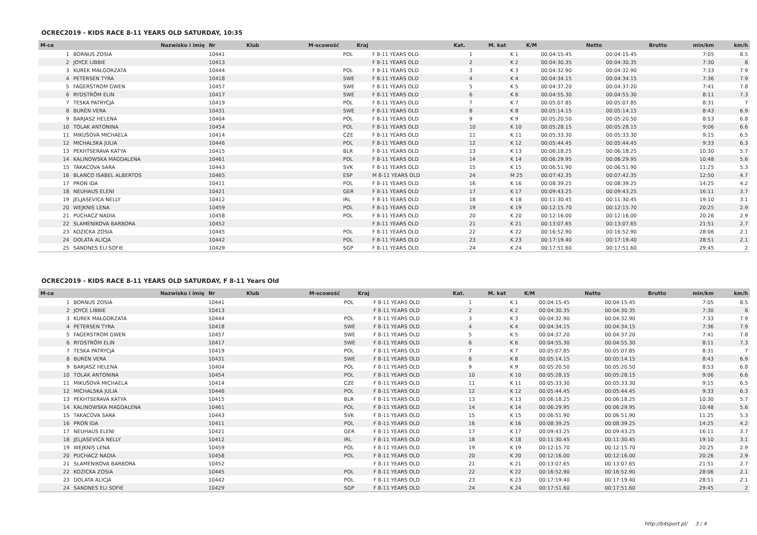OCREC2019 - KIDS RACE 8-11 YEARS OLD SATURDAY, 10:35
| M-ce | Nazwisko i imię | Nr | Klub | M-scowość | Kraj | Kat. | M. kat | K/M | Netto | Brutto | min/km | km/h |
| --- | --- | --- | --- | --- | --- | --- | --- | --- | --- | --- | --- | --- |
| 1 | BORNUS ZOSIA | 10441 | | | POL | F 8-11 YEARS OLD | 1 | K 1 | 00:04:15.45 | 00:04:15.45 | 7:05 | 8.5 |
| 2 | JOYCE LIBBIE | 10413 | | | | F 8-11 YEARS OLD | 2 | K 2 | 00:04:30.35 | 00:04:30.35 | 7:30 | 8 |
| 3 | KUREK MAŁGORZATA | 10444 | | | POL | F 8-11 YEARS OLD | 3 | K 3 | 00:04:32.90 | 00:04:32.90 | 7:33 | 7.9 |
| 4 | PETERSEN TYRA | 10418 | | | SWE | F 8-11 YEARS OLD | 4 | K 4 | 00:04:34.15 | 00:04:34.15 | 7:36 | 7.9 |
| 5 | FAGERSTROM GWEN | 10457 | | | SWE | F 8-11 YEARS OLD | 5 | K 5 | 00:04:37.20 | 00:04:37.20 | 7:41 | 7.8 |
| 6 | RYDSTRÖM ELIN | 10417 | | | SWE | F 8-11 YEARS OLD | 6 | K 6 | 00:04:55.30 | 00:04:55.30 | 8:11 | 7.3 |
| 7 | TESKA PATRYCJA | 10419 | | | POL | F 8-11 YEARS OLD | 7 | K 7 | 00:05:07.85 | 00:05:07.85 | 8:31 | 7 |
| 8 | BURÉN VERA | 10431 | | | SWE | F 8-11 YEARS OLD | 8 | K 8 | 00:05:14.15 | 00:05:14.15 | 8:43 | 6.9 |
| 9 | BARJASZ HELENA | 10404 | | | POL | F 8-11 YEARS OLD | 9 | K 9 | 00:05:20.50 | 00:05:20.50 | 8:53 | 6.8 |
| 10 | TOLAK ANTONINA | 10454 | | | POL | F 8-11 YEARS OLD | 10 | K 10 | 00:05:28.15 | 00:05:28.15 | 9:06 | 6.6 |
| 11 | MIKUŠOVÁ MICHAELA | 10414 | | | CZE | F 8-11 YEARS OLD | 11 | K 11 | 00:05:33.30 | 00:05:33.30 | 9:15 | 6.5 |
| 12 | MICHALSKA JULIA | 10446 | | | POL | F 8-11 YEARS OLD | 12 | K 12 | 00:05:44.45 | 00:05:44.45 | 9:33 | 6.3 |
| 13 | PEKHTSERAVA KATYA | 10415 | | | BLR | F 8-11 YEARS OLD | 13 | K 13 | 00:06:18.25 | 00:06:18.25 | 10:30 | 5.7 |
| 14 | KALINOWSKA MAGDALENA | 10461 | | | POL | F 8-11 YEARS OLD | 14 | K 14 | 00:06:29.95 | 00:06:29.95 | 10:48 | 5.6 |
| 15 | TAKACOVA SARA | 10443 | | | SVK | F 8-11 YEARS OLD | 15 | K 15 | 00:06:51.90 | 00:06:51.90 | 11:25 | 5.3 |
| 16 | BLANCO ISABEL ALBERTOS | 10465 | | | ESP | M 8-11 YEARS OLD | 24 | M 25 | 00:07:42.35 | 00:07:42.35 | 12:50 | 4.7 |
| 17 | PROŃ IDA | 10411 | | | POL | F 8-11 YEARS OLD | 16 | K 16 | 00:08:39.25 | 00:08:39.25 | 14:25 | 4.2 |
| 18 | NEUHAUS ELENI | 10421 | | | GER | F 8-11 YEARS OLD | 17 | K 17 | 00:09:43.25 | 00:09:43.25 | 16:11 | 3.7 |
| 19 | JELJASEVICA NELLY | 10412 | | | IRL | F 8-11 YEARS OLD | 18 | K 18 | 00:11:30.45 | 00:11:30.45 | 19:10 | 3.1 |
| 20 | WEJKNIS LENA | 10459 | | | POL | F 8-11 YEARS OLD | 19 | K 19 | 00:12:15.70 | 00:12:15.70 | 20:25 | 2.9 |
| 21 | PUCHACZ NADIA | 10458 | | | POL | F 8-11 YEARS OLD | 20 | K 20 | 00:12:16.00 | 00:12:16.00 | 20:26 | 2.9 |
| 22 | SLAMENIKOVA BARBORA | 10452 | | | | F 8-11 YEARS OLD | 21 | K 21 | 00:13:07.65 | 00:13:07.65 | 21:51 | 2.7 |
| 23 | KOZICKA ZOSIA | 10445 | | | POL | F 8-11 YEARS OLD | 22 | K 22 | 00:16:52.90 | 00:16:52.90 | 28:06 | 2.1 |
| 24 | DOLATA ALICJA | 10442 | | | POL | F 8-11 YEARS OLD | 23 | K 23 | 00:17:19.40 | 00:17:19.40 | 28:51 | 2.1 |
| 25 | SANDNES ELI SOFIE | 10429 | | | SGP | F 8-11 YEARS OLD | 24 | K 24 | 00:17:51.60 | 00:17:51.60 | 29:45 | 2 |
OCREC2019 - KIDS RACE 8-11 YEARS OLD SATURDAY, F 8-11 Years Old
| M-ce | Nazwisko i imię | Nr | Klub | M-scowość | Kraj | Kat. | M. kat | K/M | Netto | Brutto | min/km | km/h |
| --- | --- | --- | --- | --- | --- | --- | --- | --- | --- | --- | --- | --- |
| 1 | BORNUS ZOSIA | 10441 | | | POL | F 8-11 YEARS OLD | 1 | K 1 | 00:04:15.45 | 00:04:15.45 | 7:05 | 8.5 |
| 2 | JOYCE LIBBIE | 10413 | | | | F 8-11 YEARS OLD | 2 | K 2 | 00:04:30.35 | 00:04:30.35 | 7:30 | 8 |
| 3 | KUREK MAŁGORZATA | 10444 | | | POL | F 8-11 YEARS OLD | 3 | K 3 | 00:04:32.90 | 00:04:32.90 | 7:33 | 7.9 |
| 4 | PETERSEN TYRA | 10418 | | | SWE | F 8-11 YEARS OLD | 4 | K 4 | 00:04:34.15 | 00:04:34.15 | 7:36 | 7.9 |
| 5 | FAGERSTROM GWEN | 10457 | | | SWE | F 8-11 YEARS OLD | 5 | K 5 | 00:04:37.20 | 00:04:37.20 | 7:41 | 7.8 |
| 6 | RYDSTRÖM ELIN | 10417 | | | SWE | F 8-11 YEARS OLD | 6 | K 6 | 00:04:55.30 | 00:04:55.30 | 8:11 | 7.3 |
| 7 | TESKA PATRYCJA | 10419 | | | POL | F 8-11 YEARS OLD | 7 | K 7 | 00:05:07.85 | 00:05:07.85 | 8:31 | 7 |
| 8 | BURÉN VERA | 10431 | | | SWE | F 8-11 YEARS OLD | 8 | K 8 | 00:05:14.15 | 00:05:14.15 | 8:43 | 6.9 |
| 9 | BARJASZ HELENA | 10404 | | | POL | F 8-11 YEARS OLD | 9 | K 9 | 00:05:20.50 | 00:05:20.50 | 8:53 | 6.8 |
| 10 | TOLAK ANTONINA | 10454 | | | POL | F 8-11 YEARS OLD | 10 | K 10 | 00:05:28.15 | 00:05:28.15 | 9:06 | 6.6 |
| 11 | MIKUŠOVÁ MICHAELA | 10414 | | | CZE | F 8-11 YEARS OLD | 11 | K 11 | 00:05:33.30 | 00:05:33.30 | 9:15 | 6.5 |
| 12 | MICHALSKA JULIA | 10446 | | | POL | F 8-11 YEARS OLD | 12 | K 12 | 00:05:44.45 | 00:05:44.45 | 9:33 | 6.3 |
| 13 | PEKHTSERAVA KATYA | 10415 | | | BLR | F 8-11 YEARS OLD | 13 | K 13 | 00:06:18.25 | 00:06:18.25 | 10:30 | 5.7 |
| 14 | KALINOWSKA MAGDALENA | 10461 | | | POL | F 8-11 YEARS OLD | 14 | K 14 | 00:06:29.95 | 00:06:29.95 | 10:48 | 5.6 |
| 15 | TAKACOVA SARA | 10443 | | | SVK | F 8-11 YEARS OLD | 15 | K 15 | 00:06:51.90 | 00:06:51.90 | 11:25 | 5.3 |
| 16 | PROŃ IDA | 10411 | | | POL | F 8-11 YEARS OLD | 16 | K 16 | 00:08:39.25 | 00:08:39.25 | 14:25 | 4.2 |
| 17 | NEUHAUS ELENI | 10421 | | | GER | F 8-11 YEARS OLD | 17 | K 17 | 00:09:43.25 | 00:09:43.25 | 16:11 | 3.7 |
| 18 | JELJASEVICA NELLY | 10412 | | | IRL | F 8-11 YEARS OLD | 18 | K 18 | 00:11:30.45 | 00:11:30.45 | 19:10 | 3.1 |
| 19 | WEJKNIS LENA | 10459 | | | POL | F 8-11 YEARS OLD | 19 | K 19 | 00:12:15.70 | 00:12:15.70 | 20:25 | 2.9 |
| 20 | PUCHACZ NADIA | 10458 | | | POL | F 8-11 YEARS OLD | 20 | K 20 | 00:12:16.00 | 00:12:16.00 | 20:26 | 2.9 |
| 21 | SLAMENIKOVA BARBORA | 10452 | | | | F 8-11 YEARS OLD | 21 | K 21 | 00:13:07.65 | 00:13:07.65 | 21:51 | 2.7 |
| 22 | KOZICKA ZOSIA | 10445 | | | POL | F 8-11 YEARS OLD | 22 | K 22 | 00:16:52.90 | 00:16:52.90 | 28:06 | 2.1 |
| 23 | DOLATA ALICJA | 10442 | | | POL | F 8-11 YEARS OLD | 23 | K 23 | 00:17:19.40 | 00:17:19.40 | 28:51 | 2.1 |
| 24 | SANDNES ELI SOFIE | 10429 | | | SGP | F 8-11 YEARS OLD | 24 | K 24 | 00:17:51.60 | 00:17:51.60 | 29:45 | 2 |
http://b4sport.pl/ 3 / 4